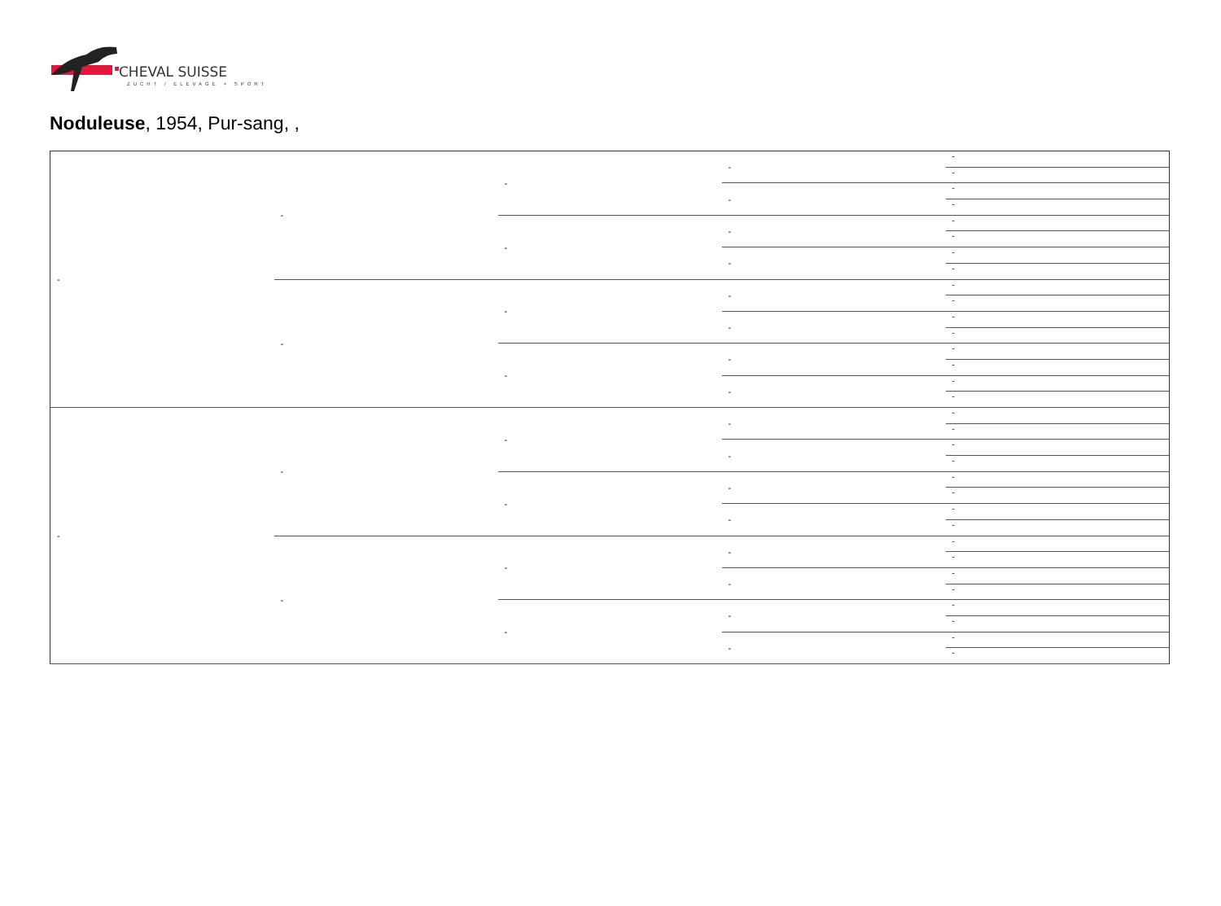CHEVAL SUISSE
ZUCHT / ELEVAGE + SPORT
Noduleuse, 1954, Pur-sang, ,
| - | - | - | - | - |
| | | | | - |
| | | | - | - |
| | | | | - |
| | | - | - | - |
| | | | | - |
| | | | - | - |
| | | | | - |
| | - | - | - | - |
| | | | | - |
| | | | - | - |
| | | | | - |
| | | - | - | - |
| | | | | - |
| | | | - | - |
| | | | | - |
| - | - | - | - | - |
| | | | | - |
| | | | - | - |
| | | | | - |
| | | - | - | - |
| | | | | - |
| | | | - | - |
| | | | | - |
| | - | - | - | - |
| | | | | - |
| | | | - | - |
| | | | | - |
| | | - | - | - |
| | | | | - |
| | | | - | - |
| | | | | - |